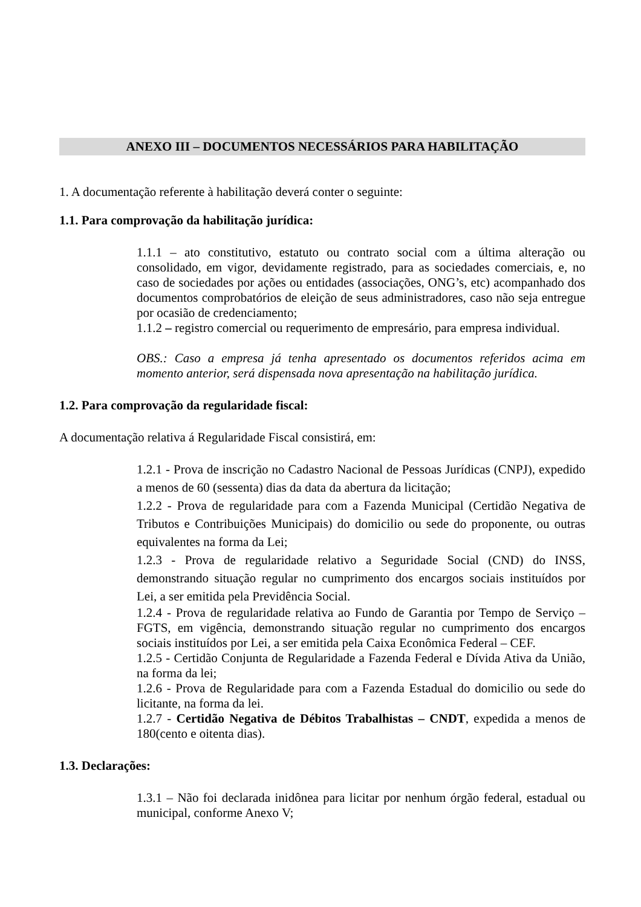ANEXO III – DOCUMENTOS NECESSÁRIOS PARA HABILITAÇÃO
1. A documentação referente à habilitação deverá conter o seguinte:
1.1. Para comprovação da habilitação jurídica:
1.1.1 – ato constitutivo, estatuto ou contrato social com a última alteração ou consolidado, em vigor, devidamente registrado, para as sociedades comerciais, e, no caso de sociedades por ações ou entidades (associações, ONG’s, etc) acompanhado dos documentos comprobatórios de eleição de seus administradores, caso não seja entregue por ocasião de credenciamento;
1.1.2 – registro comercial ou requerimento de empresário, para empresa individual.
OBS.: Caso a empresa já tenha apresentado os documentos referidos acima em momento anterior, será dispensada nova apresentação na habilitação jurídica.
1.2. Para comprovação da regularidade fiscal:
A documentação relativa á Regularidade Fiscal consistirá, em:
1.2.1 - Prova de inscrição no Cadastro Nacional de Pessoas Jurídicas (CNPJ), expedido a menos de 60 (sessenta) dias da data da abertura da licitação;
1.2.2 - Prova de regularidade para com a Fazenda Municipal (Certidão Negativa de Tributos e Contribuições Municipais) do domicilio ou sede do proponente, ou outras equivalentes na forma da Lei;
1.2.3 - Prova de regularidade relativo a Seguridade Social (CND) do INSS, demonstrando situação regular no cumprimento dos encargos sociais instituídos por Lei, a ser emitida pela Previdência Social.
1.2.4 - Prova de regularidade relativa ao Fundo de Garantia por Tempo de Serviço – FGTS, em vigência, demonstrando situação regular no cumprimento dos encargos sociais instituídos por Lei, a ser emitida pela Caixa Econômica Federal – CEF.
1.2.5 - Certidão Conjunta de Regularidade a Fazenda Federal e Dívida Ativa da União, na forma da lei;
1.2.6 - Prova de Regularidade para com a Fazenda Estadual do domicilio ou sede do licitante, na forma da lei.
1.2.7 - Certidão Negativa de Débitos Trabalhistas – CNDT, expedida a menos de 180(cento e oitenta dias).
1.3. Declarações:
1.3.1 – Não foi declarada inidônea para licitar por nenhum órgão federal, estadual ou municipal, conforme Anexo V;